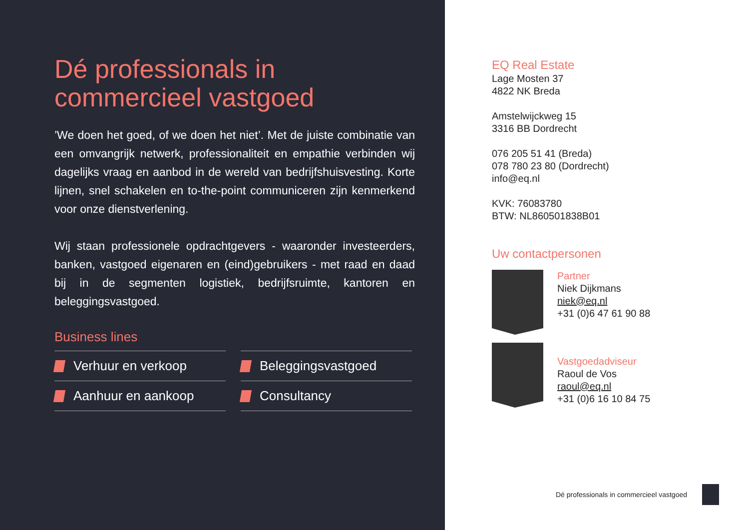Dé professionals in commercieel vastgoed
’We doen het goed, of we doen het niet’. Met de juiste combinatie van een omvangrijk netwerk, professionaliteit en empathie verbinden wij dagelijks vraag en aanbod in de wereld van bedrijfshuisvesting. Korte lijnen, snel schakelen en to-the-point communiceren zijn kenmerkend voor onze dienstverlening.
Wij staan professionele opdrachtgevers - waaronder investeerders, banken, vastgoed eigenaren en (eind)gebruikers - met raad en daad bij in de segmenten logistiek, bedrijfsruimte, kantoren en beleggingsvastgoed.
Business lines
Verhuur en verkoop
Beleggingsvastgoed
Aanhuur en aankoop
Consultancy
EQ Real Estate
Lage Mosten 37
4822 NK Breda
Amstelwijckweg 15
3316 BB Dordrecht
076 205 51 41 (Breda)
078 780 23 80 (Dordrecht)
info@eq.nl
KVK: 76083780
BTW: NL860501838B01
Uw contactpersonen
Partner
Niek Dijkmans
niek@eq.nl
+31 (0)6 47 61 90 88
Vastgoedadviseur
Raoul de Vos
raoul@eq.nl
+31 (0)6 16 10 84 75
Dé professionals in commercieel vastgoed